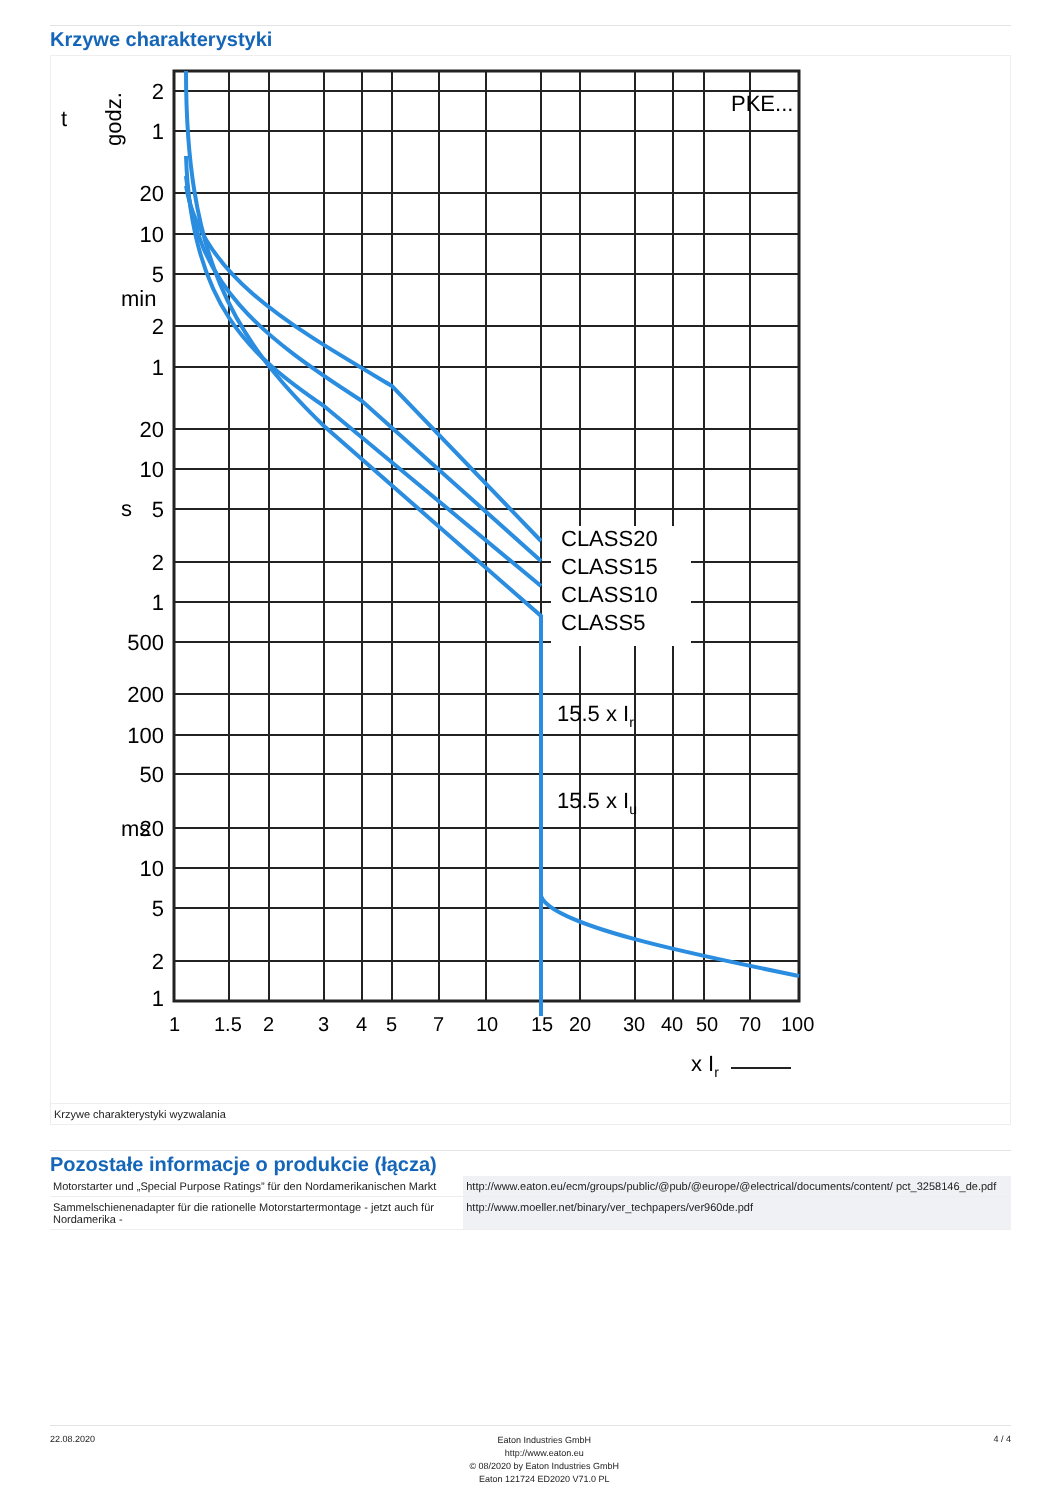Krzywe charakterystyki
PKE...
CLASS20
CLASS15
CLASS10
CLASS5
15.5 x Ir
15.5 x Iu
2
1
20
10
5
2
1
20
10
5
2
1
500
200
100
50
20
10
5
2
1
t
godz.
min
s
ms
1 1.5 2 3 4 5 7 10 15 20 30 40 50 70 100
x Ir
Krzywe charakterystyki wyzwalania
Pozostałe informacje o produkcie (łącza)
| Motorstarter und „Special Purpose Ratings” für den Nordamerikanischen Markt | http://www.eaton.eu/ecm/groups/public/@pub/@europe/@electrical/documents/content/ pct_3258146_de.pdf |
| Sammelschienenadapter für die rationelle Motorstartermontage - jetzt auch für Nordamerika - | http://www.moeller.net/binary/ver_techpapers/ver960de.pdf |
22.08.2020
Eaton Industries GmbH
http://www.eaton.eu
© 08/2020 by Eaton Industries GmbH
Eaton 121724 ED2020 V71.0 PL
4 / 4